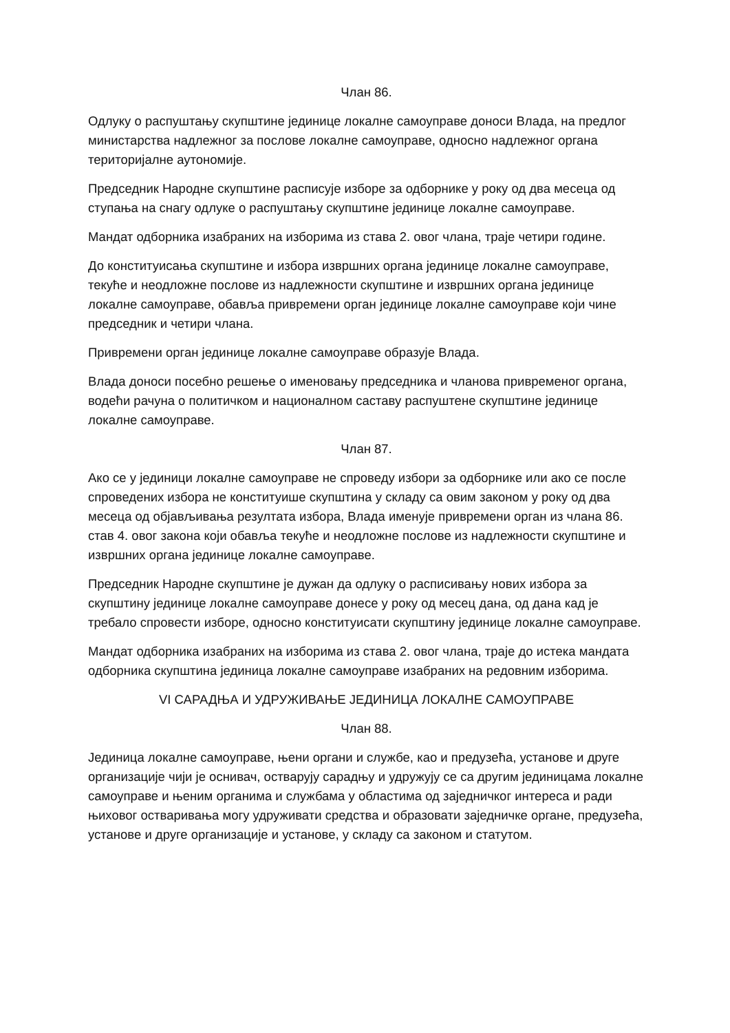Члан 86.
Одлуку о распуштању скупштине јединице локалне самоуправе доноси Влада, на предлог министарства надлежног за послове локалне самоуправе, односно надлежног органа територијалне аутономије.
Председник Народне скупштине расписује изборе за одборнике у року од два месеца од ступања на снагу одлуке о распуштању скупштине јединице локалне самоуправе.
Мандат одборника изабраних на изборима из става 2. овог члана, траје четири године.
До конституисања скупштине и избора извршних органа јединице локалне самоуправе, текуће и неодложне послове из надлежности скупштине и извршних органа јединице локалне самоуправе, обавља привремени орган јединице локалне самоуправе који чине председник и четири члана.
Привремени орган јединице локалне самоуправе образује Влада.
Влада доноси посебно решење о именовању председника и чланова привременог органа, водећи рачуна о политичком и националном саставу распуштене скупштине јединице локалне самоуправе.
Члан 87.
Ако се у јединици локалне самоуправе не спроведу избори за одборнике или ако се после спроведених избора не конституише скупштина у складу са овим законом у року од два месеца од објављивања резултата избора, Влада именује привремени орган из члана 86. став 4. овог закона који обавља текуће и неодложне послове из надлежности скупштине и извршних органа јединице локалне самоуправе.
Председник Народне скупштине је дужан да одлуку о расписивању нових избора за скупштину јединице локалне самоуправе донесе у року од месец дана, од дана кад је требало спровести изборе, односно конституисати скупштину јединице локалне самоуправе.
Мандат одборника изабраних на изборима из става 2. овог члана, траје до истека мандата одборника скупштина јединица локалне самоуправе изабраних на редовним изборима.
VI САРАДЊА И УДРУЖИВАЊЕ ЈЕДИНИЦА ЛОКАЛНЕ САМОУПРАВЕ
Члан 88.
Јединица локалне самоуправе, њени органи и службе, као и предузећа, установе и друге организације чији је оснивач, остварују сарадњу и удружују се са другим јединицама локалне самоуправе и њеним органима и службама у областима од заједничког интереса и ради њиховог остваривања могу удруживати средства и образовати заједничке органе, предузећа, установе и друге организације и установе, у складу са законом и статутом.